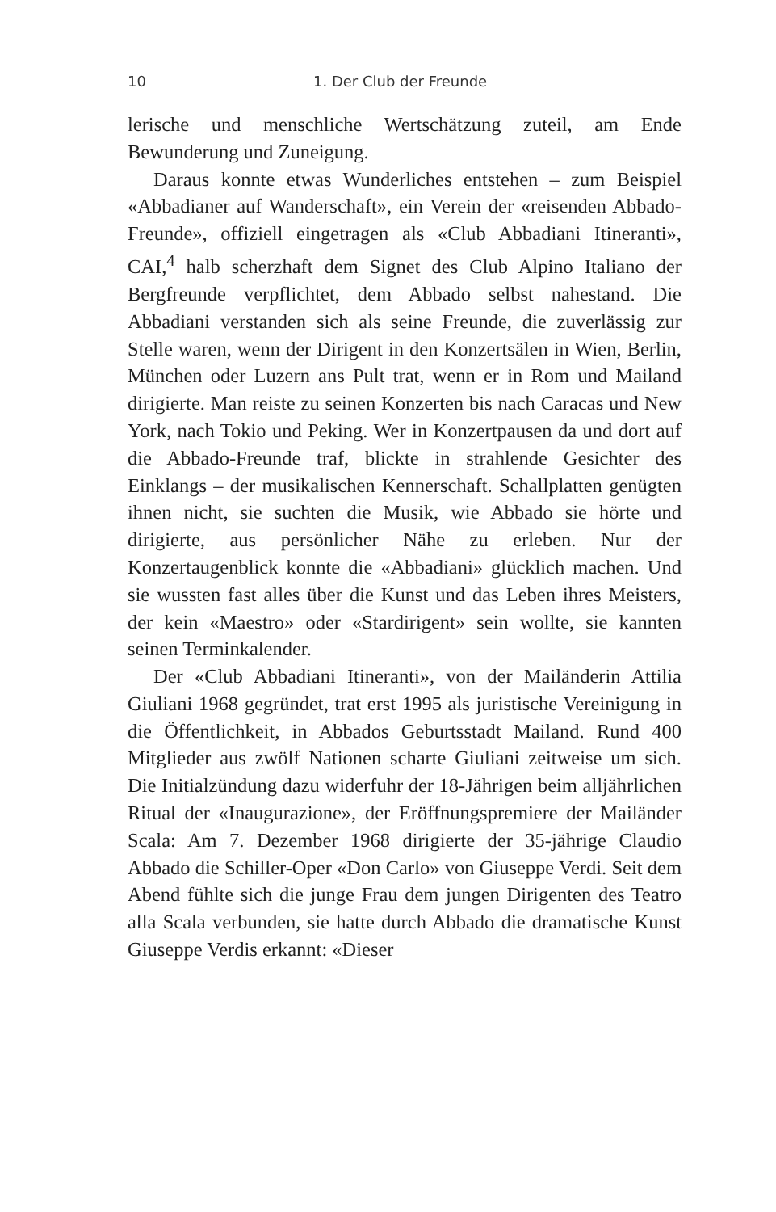10 1. Der Club der Freunde
lerische und menschliche Wertschätzung zuteil, am Ende Bewunderung und Zuneigung.
Daraus konnte etwas Wunderliches entstehen – zum Beispiel «Abbadianer auf Wanderschaft», ein Verein der «reisenden Abbado-Freunde», offiziell eingetragen als «Club Abbadiani Itineranti», CAI,<sup>4</sup> halb scherzhaft dem Signet des Club Alpino Italiano der Bergfreunde verpflichtet, dem Abbado selbst nahestand. Die Abbadiani verstanden sich als seine Freunde, die zuverlässig zur Stelle waren, wenn der Dirigent in den Konzertsälen in Wien, Berlin, München oder Luzern ans Pult trat, wenn er in Rom und Mailand dirigierte. Man reiste zu seinen Konzerten bis nach Caracas und New York, nach Tokio und Peking. Wer in Konzertpausen da und dort auf die Abbado-Freunde traf, blickte in strahlende Gesichter des Einklangs – der musikalischen Kennerschaft. Schallplatten genügten ihnen nicht, sie suchten die Musik, wie Abbado sie hörte und dirigierte, aus persönlicher Nähe zu erleben. Nur der Konzertaugenblick konnte die «Abbadiani» glücklich machen. Und sie wussten fast alles über die Kunst und das Leben ihres Meisters, der kein «Maestro» oder «Stardirigent» sein wollte, sie kannten seinen Terminkalender.
Der «Club Abbadiani Itineranti», von der Mailänderin Attilia Giuliani 1968 gegründet, trat erst 1995 als juristische Vereinigung in die Öffentlichkeit, in Abbados Geburtsstadt Mailand. Rund 400 Mitglieder aus zwölf Nationen scharte Giuliani zeitweise um sich. Die Initialzündung dazu widerfuhr der 18-Jährigen beim alljährlichen Ritual der «Inaugurazione», der Eröffnungspremiere der Mailänder Scala: Am 7. Dezember 1968 dirigierte der 35-jährige Claudio Abbado die Schiller-Oper «Don Carlo» von Giuseppe Verdi. Seit dem Abend fühlte sich die junge Frau dem jungen Dirigenten des Teatro alla Scala verbunden, sie hatte durch Abbado die dramatische Kunst Giuseppe Verdis erkannt: «Dieser